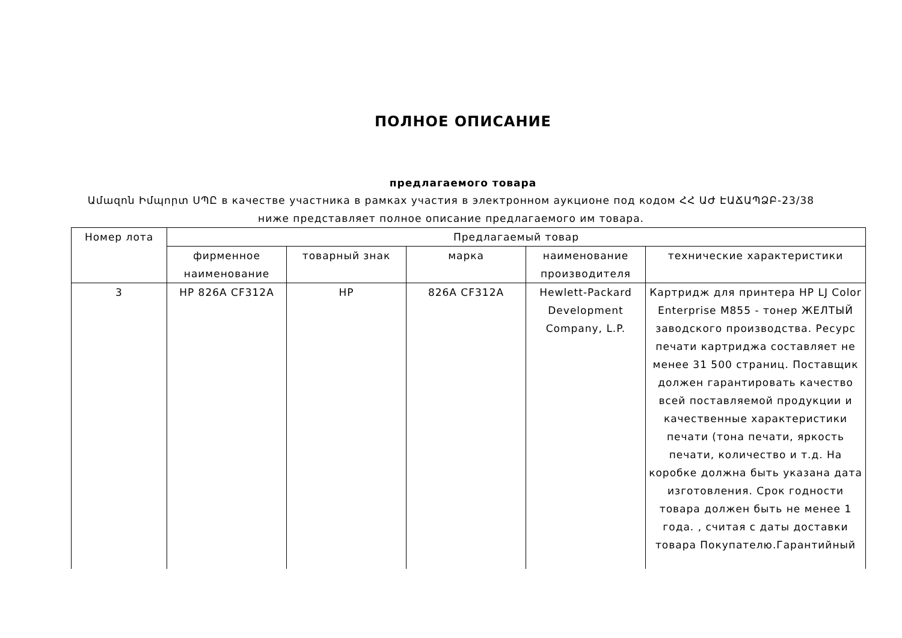ПОЛНОЕ ОПИСАНИЕ
предлагаемого товара
Ամազոն Իմպորտ ՍՊԸ в качестве участника в рамках участия в электронном аукционе под кодом ՀՀ ԱԺ ԷԱՃԱՊՁԲ-23/38 ниже представляет полное описание предлагаемого им товара.
| Номер лота | Предлагаемый товар | | | | |
| --- | --- | --- | --- | --- | --- |
| | фирменное наименование | товарный знак | марка | наименование производителя | технические характеристики |
| 3 | HP 826A CF312A | HP | 826A CF312A | Hewlett-Packard Development Company, L.P. | Картридж для принтера HP LJ Color Enterprise M855 - тонер ЖЕЛТЫЙ заводского производства. Ресурс печати картриджа составляет не менее 31 500 страниц. Поставщик должен гарантировать качество всей поставляемой продукции и качественные характеристики печати (тона печати, яркость печати, количество и т.д. На коробке должна быть указана дата изготовления. Срок годности товара должен быть не менее 1 года. , считая с даты доставки товара Покупателю.Гарантийный |